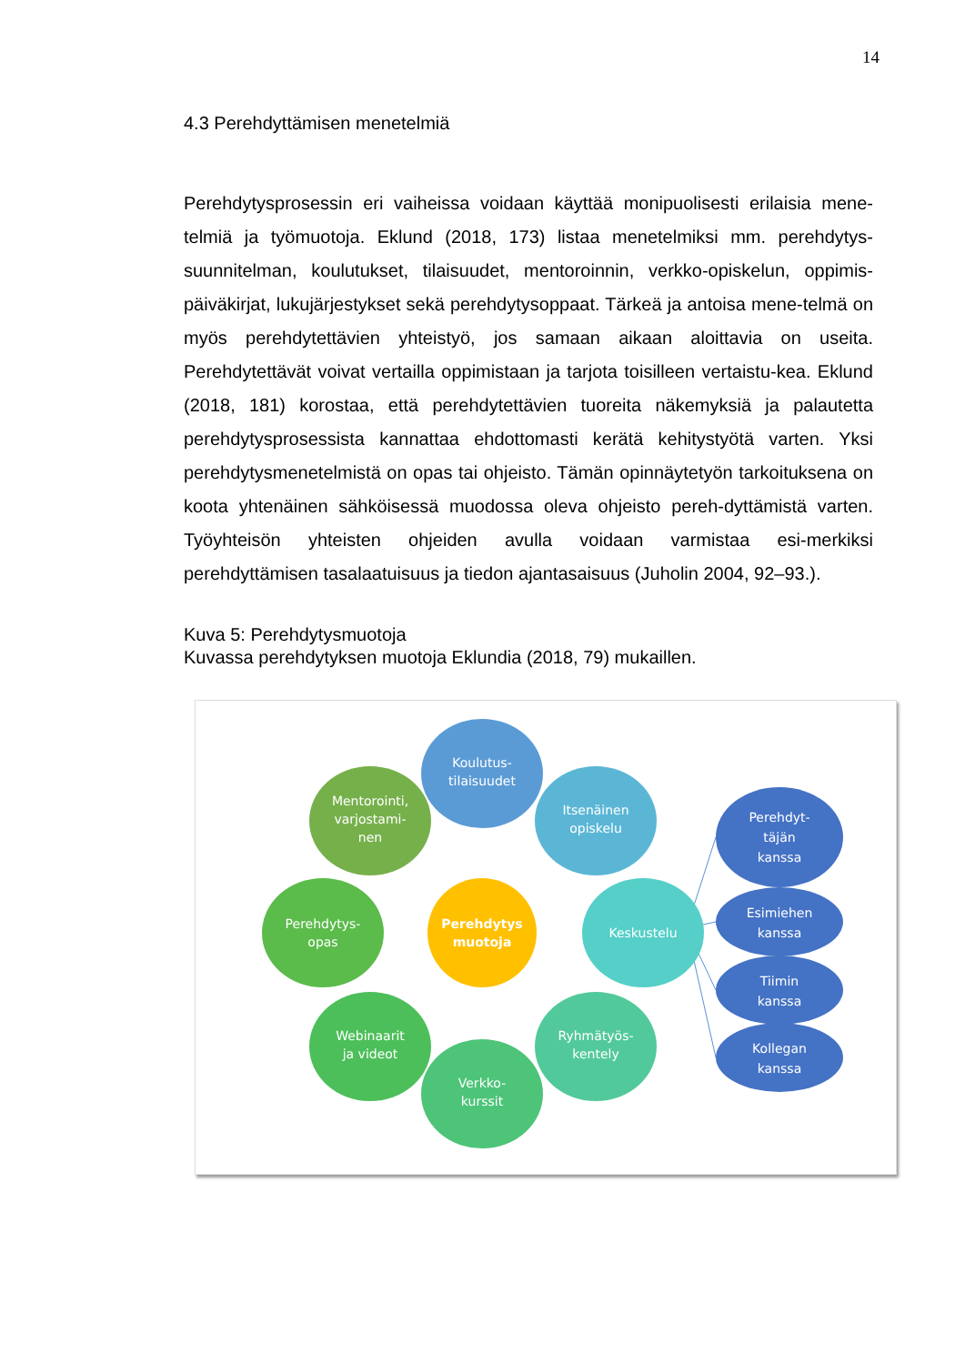14
4.3 Perehdyttämisen menetelmiä
Perehdytysprosessin eri vaiheissa voidaan käyttää monipuolisesti erilaisia mene-telmiä ja työmuotoja. Eklund (2018, 173) listaa menetelmiksi mm. perehdytys-suunnitelman, koulutukset, tilaisuudet, mentoroinnin, verkko-opiskelun, oppimis-päiväkirjat, lukujärjestykset sekä perehdytysoppaat. Tärkeä ja antoisa mene-telmä on myös perehdytettävien yhteistyö, jos samaan aikaan aloittavia on useita. Perehdytettävät voivat vertailla oppimistaan ja tarjota toisilleen vertaistu-kea. Eklund (2018, 181) korostaa, että perehdytettävien tuoreita näkemyksiä ja palautetta perehdytysprosessista kannattaa ehdottomasti kerätä kehitystyötä varten. Yksi perehdytysmenetelmistä on opas tai ohjeisto. Tämän opinnäytetyön tarkoituksena on koota yhtenäinen sähköisessä muodossa oleva ohjeisto pereh-dyttämistä varten. Työyhteisön yhteisten ohjeiden avulla voidaan varmistaa esi-merkiksi perehdyttämisen tasalaatuisuus ja tiedon ajantasaisuus (Juholin 2004, 92–93.).
Kuva 5: Perehdytysmuotoja
Kuvassa perehdytyksen muotoja Eklundia (2018, 79) mukaillen.
Koulutus-
tilaisuudet
Itsenäinen
opiskelu
Mentorointi,
varjostami-
nen
Perehdytys-
opas
Perehdytys
muotoja
Keskustelu
Webinaarit
ja videot
Ryhmätyös-
kentely
Verkko-
kurssit
Perehdyt-
täjän
kanssa
Esimiehen
kanssa
Tiimin
kanssa
Kollegan
kanssa